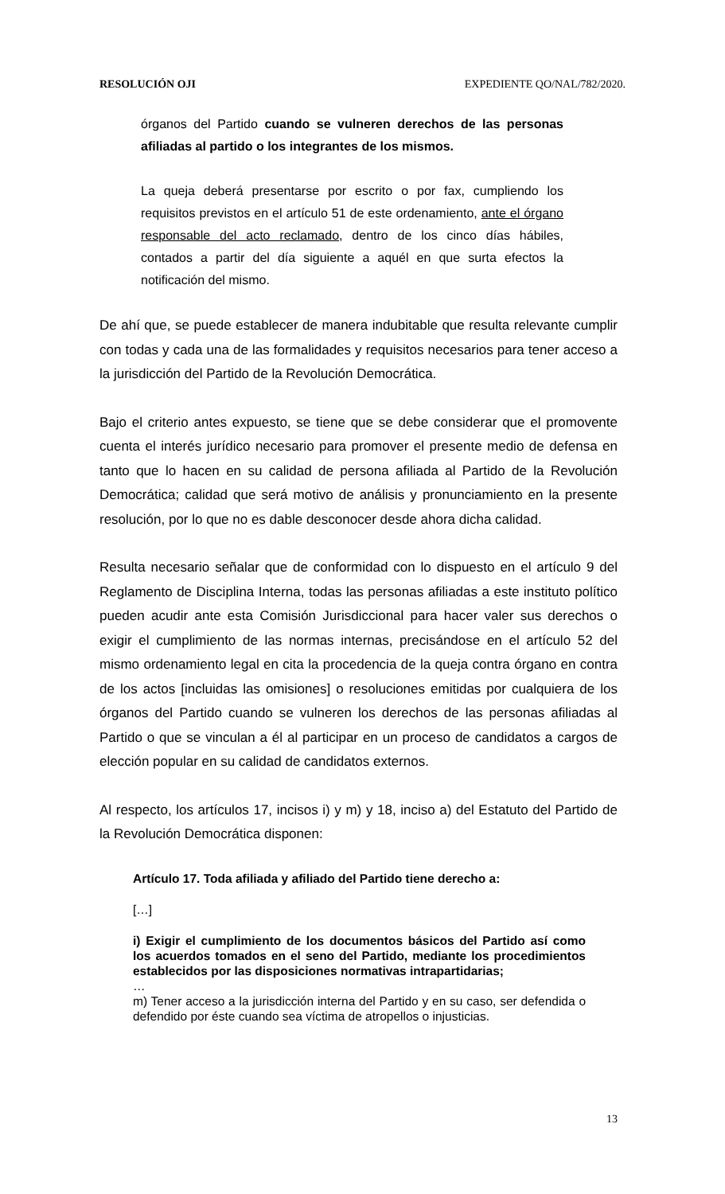RESOLUCIÓN OJI EXPEDIENTE QO/NAL/782/2020.
órganos del Partido cuando se vulneren derechos de las personas afiliadas al partido o los integrantes de los mismos.
La queja deberá presentarse por escrito o por fax, cumpliendo los requisitos previstos en el artículo 51 de este ordenamiento, ante el órgano responsable del acto reclamado, dentro de los cinco días hábiles, contados a partir del día siguiente a aquél en que surta efectos la notificación del mismo.
De ahí que, se puede establecer de manera indubitable que resulta relevante cumplir con todas y cada una de las formalidades y requisitos necesarios para tener acceso a la jurisdicción del Partido de la Revolución Democrática.
Bajo el criterio antes expuesto, se tiene que se debe considerar que el promovente cuenta el interés jurídico necesario para promover el presente medio de defensa en tanto que lo hacen en su calidad de persona afiliada al Partido de la Revolución Democrática; calidad que será motivo de análisis y pronunciamiento en la presente resolución, por lo que no es dable desconocer desde ahora dicha calidad.
Resulta necesario señalar que de conformidad con lo dispuesto en el artículo 9 del Reglamento de Disciplina Interna, todas las personas afiliadas a este instituto político pueden acudir ante esta Comisión Jurisdiccional para hacer valer sus derechos o exigir el cumplimiento de las normas internas, precisándose en el artículo 52 del mismo ordenamiento legal en cita la procedencia de la queja contra órgano en contra de los actos [incluidas las omisiones] o resoluciones emitidas por cualquiera de los órganos del Partido cuando se vulneren los derechos de las personas afiliadas al Partido o que se vinculan a él al participar en un proceso de candidatos a cargos de elección popular en su calidad de candidatos externos.
Al respecto, los artículos 17, incisos i) y m) y 18, inciso a) del Estatuto del Partido de la Revolución Democrática disponen:
Artículo 17. Toda afiliada y afiliado del Partido tiene derecho a:
[…]
i) Exigir el cumplimiento de los documentos básicos del Partido así como los acuerdos tomados en el seno del Partido, mediante los procedimientos establecidos por las disposiciones normativas intrapartidarias;
…
m) Tener acceso a la jurisdicción interna del Partido y en su caso, ser defendida o defendido por éste cuando sea víctima de atropellos o injusticias.
13